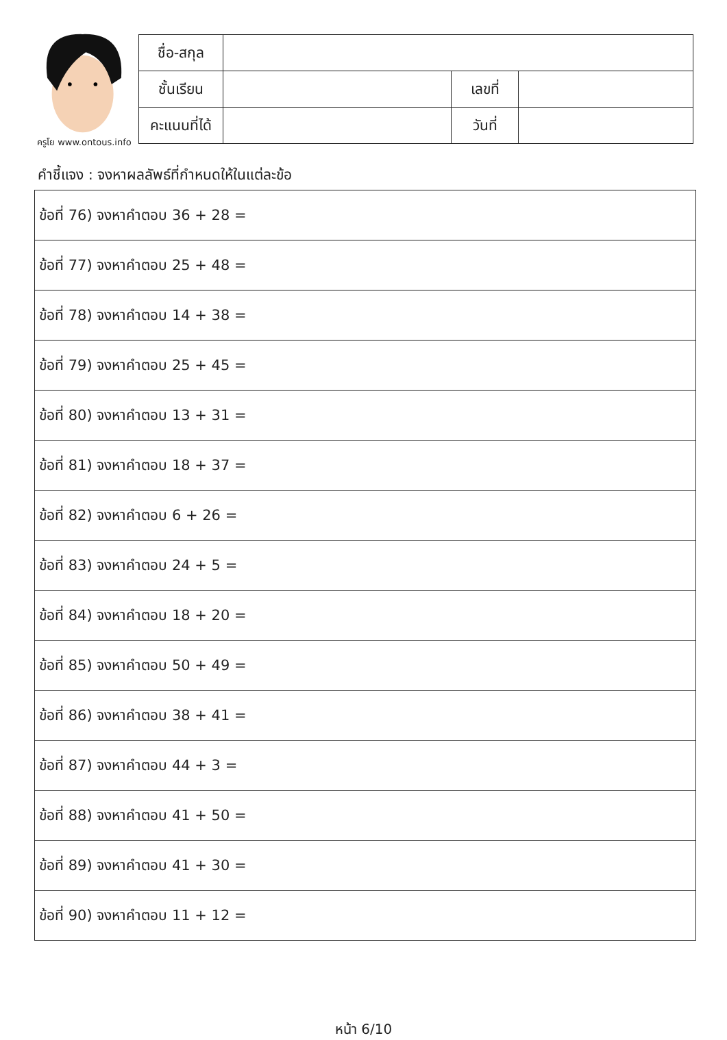ครูโย www.ontous.info
| ชื่อ-สกุล | | | |
| ชั้นเรียน | | เลขที่ | |
| คะแนนที่ได้ | | วันที่ | |
คำชี้แจง : จงหาผลลัพธ์ที่กำหนดให้ในแต่ละข้อ
| ข้อที่ 76) จงหาคำตอบ 36 + 28 = |
| ข้อที่ 77) จงหาคำตอบ 25 + 48 = |
| ข้อที่ 78) จงหาคำตอบ 14 + 38 = |
| ข้อที่ 79) จงหาคำตอบ 25 + 45 = |
| ข้อที่ 80) จงหาคำตอบ 13 + 31 = |
| ข้อที่ 81) จงหาคำตอบ 18 + 37 = |
| ข้อที่ 82) จงหาคำตอบ 6 + 26 = |
| ข้อที่ 83) จงหาคำตอบ 24 + 5 = |
| ข้อที่ 84) จงหาคำตอบ 18 + 20 = |
| ข้อที่ 85) จงหาคำตอบ 50 + 49 = |
| ข้อที่ 86) จงหาคำตอบ 38 + 41 = |
| ข้อที่ 87) จงหาคำตอบ 44 + 3 = |
| ข้อที่ 88) จงหาคำตอบ 41 + 50 = |
| ข้อที่ 89) จงหาคำตอบ 41 + 30 = |
| ข้อที่ 90) จงหาคำตอบ 11 + 12 = |
หน้า 6/10